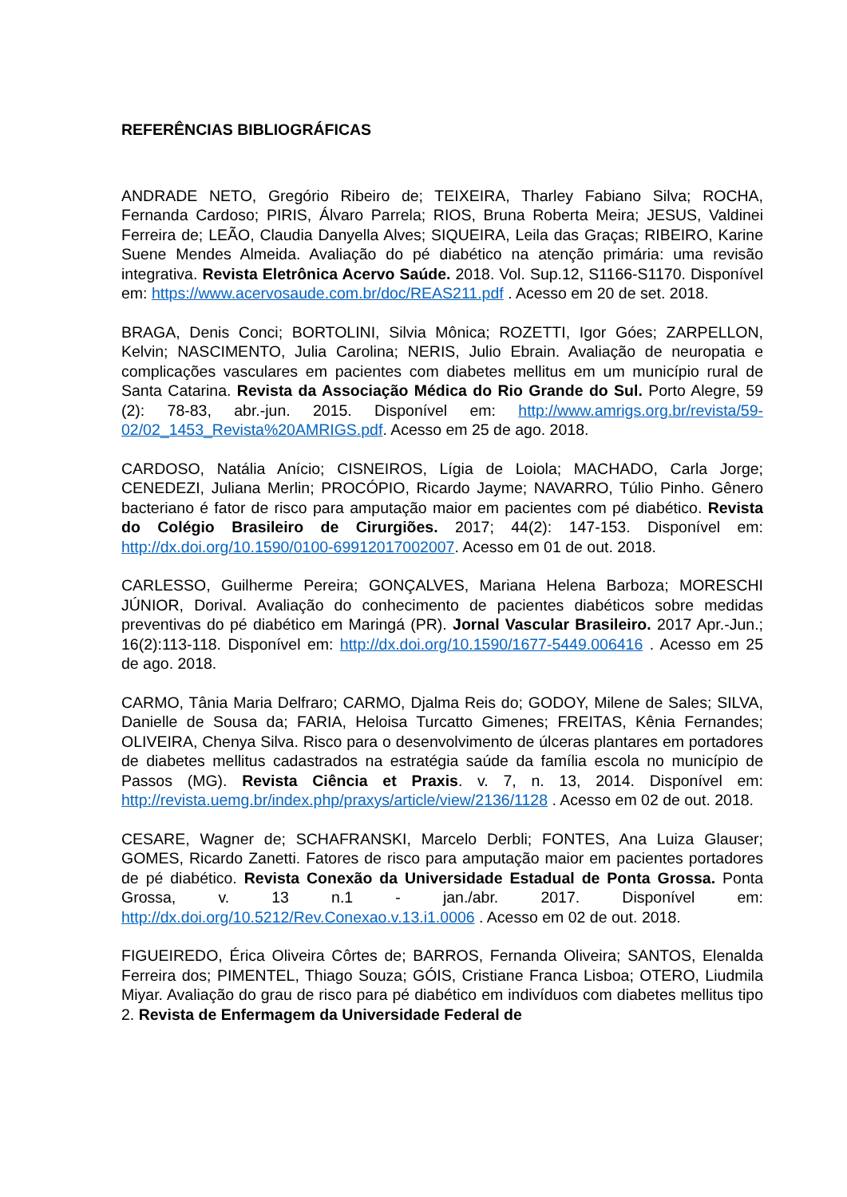REFERÊNCIAS BIBLIOGRÁFICAS
ANDRADE NETO, Gregório Ribeiro de; TEIXEIRA, Tharley Fabiano Silva; ROCHA, Fernanda Cardoso; PIRIS, Álvaro Parrela; RIOS, Bruna Roberta Meira; JESUS, Valdinei Ferreira de; LEÃO, Claudia Danyella Alves; SIQUEIRA, Leila das Graças; RIBEIRO, Karine Suene Mendes Almeida. Avaliação do pé diabético na atenção primária: uma revisão integrativa. Revista Eletrônica Acervo Saúde. 2018. Vol. Sup.12, S1166-S1170. Disponível em: https://www.acervosaude.com.br/doc/REAS211.pdf . Acesso em 20 de set. 2018.
BRAGA, Denis Conci; BORTOLINI, Silvia Mônica; ROZETTI, Igor Góes; ZARPELLON, Kelvin; NASCIMENTO, Julia Carolina; NERIS, Julio Ebrain. Avaliação de neuropatia e complicações vasculares em pacientes com diabetes mellitus em um município rural de Santa Catarina. Revista da Associação Médica do Rio Grande do Sul. Porto Alegre, 59 (2): 78-83, abr.-jun. 2015. Disponível em: http://www.amrigs.org.br/revista/59-02/02_1453_Revista%20AMRIGS.pdf. Acesso em 25 de ago. 2018.
CARDOSO, Natália Anício; CISNEIROS, Lígia de Loiola; MACHADO, Carla Jorge; CENEDEZI, Juliana Merlin; PROCÓPIO, Ricardo Jayme; NAVARRO, Túlio Pinho. Gênero bacteriano é fator de risco para amputação maior em pacientes com pé diabético. Revista do Colégio Brasileiro de Cirurgiões. 2017; 44(2): 147-153. Disponível em: http://dx.doi.org/10.1590/0100-69912017002007. Acesso em 01 de out. 2018.
CARLESSO, Guilherme Pereira; GONÇALVES, Mariana Helena Barboza; MORESCHI JÚNIOR, Dorival. Avaliação do conhecimento de pacientes diabéticos sobre medidas preventivas do pé diabético em Maringá (PR). Jornal Vascular Brasileiro. 2017 Apr.-Jun.; 16(2):113-118. Disponível em: http://dx.doi.org/10.1590/1677-5449.006416 . Acesso em 25 de ago. 2018.
CARMO, Tânia Maria Delfraro; CARMO, Djalma Reis do; GODOY, Milene de Sales; SILVA, Danielle de Sousa da; FARIA, Heloisa Turcatto Gimenes; FREITAS, Kênia Fernandes; OLIVEIRA, Chenya Silva. Risco para o desenvolvimento de úlceras plantares em portadores de diabetes mellitus cadastrados na estratégia saúde da família escola no município de Passos (MG). Revista Ciência et Praxis. v. 7, n. 13, 2014. Disponível em: http://revista.uemg.br/index.php/praxys/article/view/2136/1128 . Acesso em 02 de out. 2018.
CESARE, Wagner de; SCHAFRANSKI, Marcelo Derbli; FONTES, Ana Luiza Glauser; GOMES, Ricardo Zanetti. Fatores de risco para amputação maior em pacientes portadores de pé diabético. Revista Conexão da Universidade Estadual de Ponta Grossa. Ponta Grossa, v. 13 n.1 - jan./abr. 2017. Disponível em: http://dx.doi.org/10.5212/Rev.Conexao.v.13.i1.0006 . Acesso em 02 de out. 2018.
FIGUEIREDO, Érica Oliveira Côrtes de; BARROS, Fernanda Oliveira; SANTOS, Elenalda Ferreira dos; PIMENTEL, Thiago Souza; GÓIS, Cristiane Franca Lisboa; OTERO, Liudmila Miyar. Avaliação do grau de risco para pé diabético em indivíduos com diabetes mellitus tipo 2. Revista de Enfermagem da Universidade Federal de